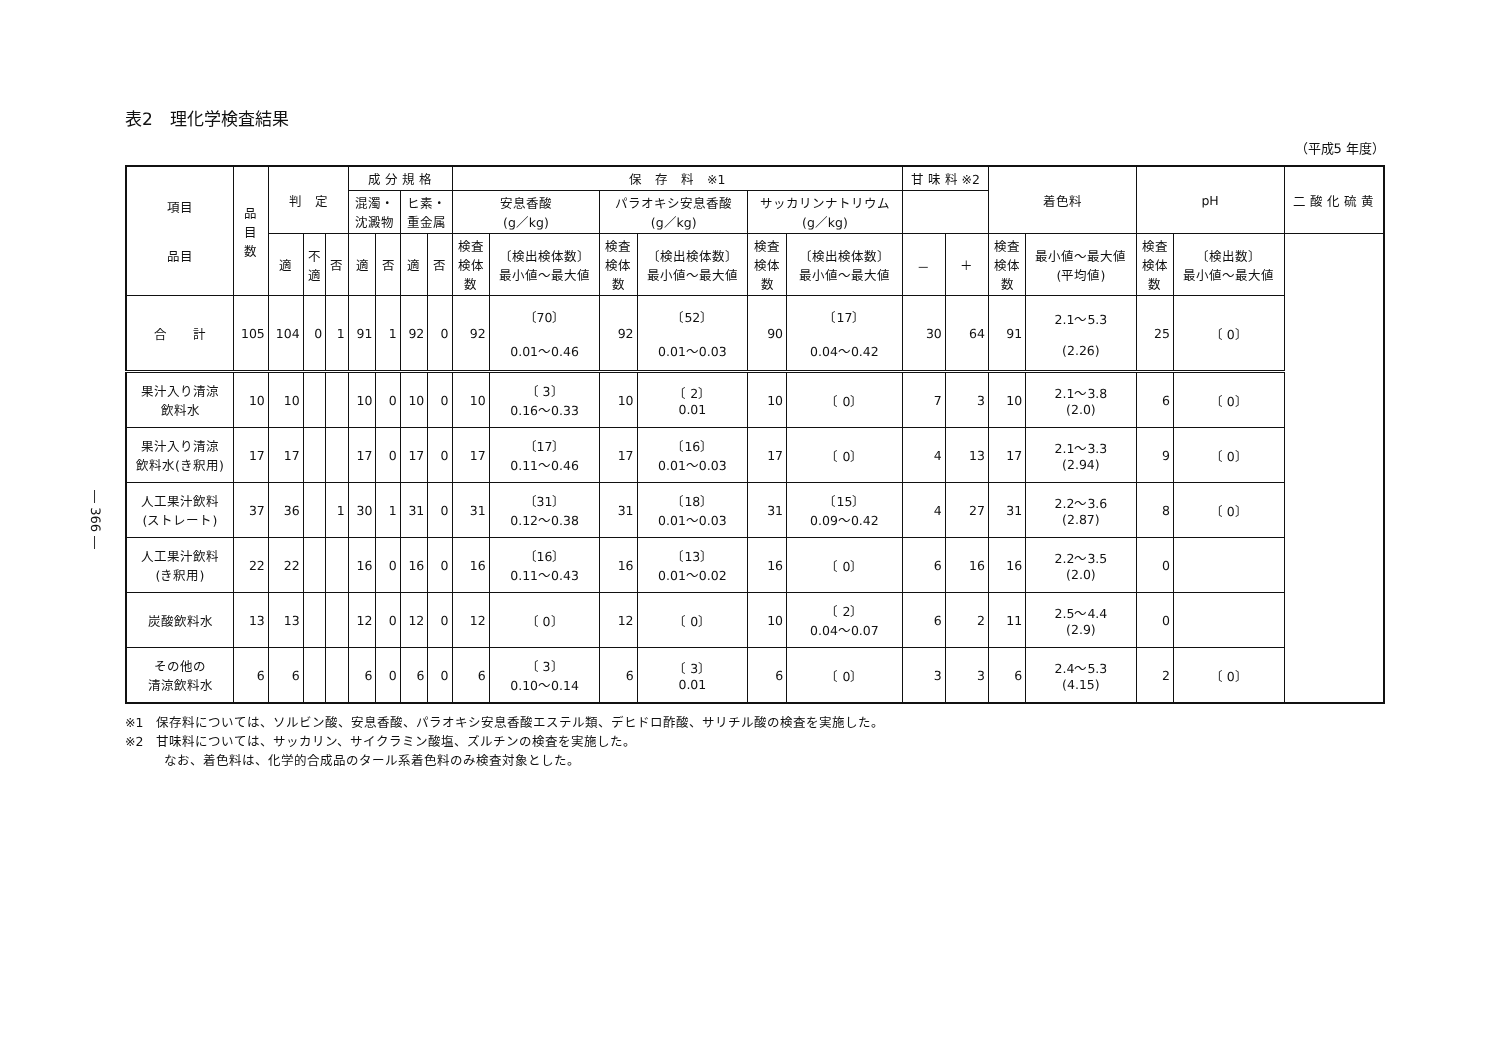― 366 ―
表2　理化学検査結果
（平成5 年度）
| 項目 品目 | 品 目 数 | 判 定 | | | 成 分 規 格 | | | | 保 存 料 ※1 | | | | | | 甘 味 料 ※2 | | 着色料 | | pH | | 二 酸 化 硫 黄 |
| --- | --- | --- | --- | --- | --- | --- | --- | --- | --- | --- | --- | --- | --- | --- | --- | --- | --- | --- | --- | --- | --- |
| | | | | | 混濁・ 沈澱物 | | ヒ素・ 重金属 | | 安息香酸 (g／kg) | | パラオキシ安息香酸 (g／kg) | | サッカリンナトリウム (g／kg) | | | | | | | | |
| | | 適 | 不 適 | 否 | 適 | 否 | 適 | 否 | 検査 検体 数 | 〔検出検体数〕 最小値～最大値 | 検査 検体 数 | 〔検出検体数〕 最小値～最大値 | 検査 検体 数 | 〔検出検体数〕 最小値～最大値 | － | ＋ | 検査 検体 数 | 最小値～最大値 (平均値) | 検査 検体 数 | 〔検出数〕 最小値～最大値 | |
| 合 計 | 105 | 104 | 0 | 1 | 91 | 1 | 92 | 0 | 92 | 〔70〕 0.01～0.46 | 92 | 〔52〕 0.01～0.03 | 90 | 〔17〕 0.04～0.42 | 30 | 64 | 91 | 2.1～5.3 (2.26) | 25 | 〔 0〕 | |
| 果汁入り清涼 飲料水 | 10 | 10 | | | 10 | 0 | 10 | 0 | 10 | 〔 3〕 0.16～0.33 | 10 | 〔 2〕 0.01 | 10 | 〔 0〕 | 7 | 3 | 10 | 2.1～3.8 (2.0) | 6 | 〔 0〕 | |
| 果汁入り清涼 飲料水(き釈用) | 17 | 17 | | | 17 | 0 | 17 | 0 | 17 | 〔17〕 0.11～0.46 | 17 | 〔16〕 0.01～0.03 | 17 | 〔 0〕 | 4 | 13 | 17 | 2.1～3.3 (2.94) | 9 | 〔 0〕 | |
| 人工果汁飲料 (ストレート) | 37 | 36 | | 1 | 30 | 1 | 31 | 0 | 31 | 〔31〕 0.12～0.38 | 31 | 〔18〕 0.01～0.03 | 31 | 〔15〕 0.09～0.42 | 4 | 27 | 31 | 2.2～3.6 (2.87) | 8 | 〔 0〕 | |
| 人工果汁飲料 (き釈用) | 22 | 22 | | | 16 | 0 | 16 | 0 | 16 | 〔16〕 0.11～0.43 | 16 | 〔13〕 0.01～0.02 | 16 | 〔 0〕 | 6 | 16 | 16 | 2.2～3.5 (2.0) | 0 | | |
| 炭酸飲料水 | 13 | 13 | | | 12 | 0 | 12 | 0 | 12 | 〔 0〕 | 12 | 〔 0〕 | 10 | 〔 2〕 0.04～0.07 | 6 | 2 | 11 | 2.5～4.4 (2.9) | 0 | | |
| その他の 清涼飲料水 | 6 | 6 | | | 6 | 0 | 6 | 0 | 6 | 〔 3〕 0.10～0.14 | 6 | 〔 3〕 0.01 | 6 | 〔 0〕 | 3 | 3 | 6 | 2.4～5.3 (4.15) | 2 | 〔 0〕 | |
※1　保存料については、ソルビン酸、安息香酸、パラオキシ安息香酸エステル類、デヒドロ酢酸、サリチル酸の検査を実施した。
※2　甘味料については、サッカリン、サイクラミン酸塩、ズルチンの検査を実施した。
　　　なお、着色料は、化学的合成品のタール系着色料のみ検査対象とした。